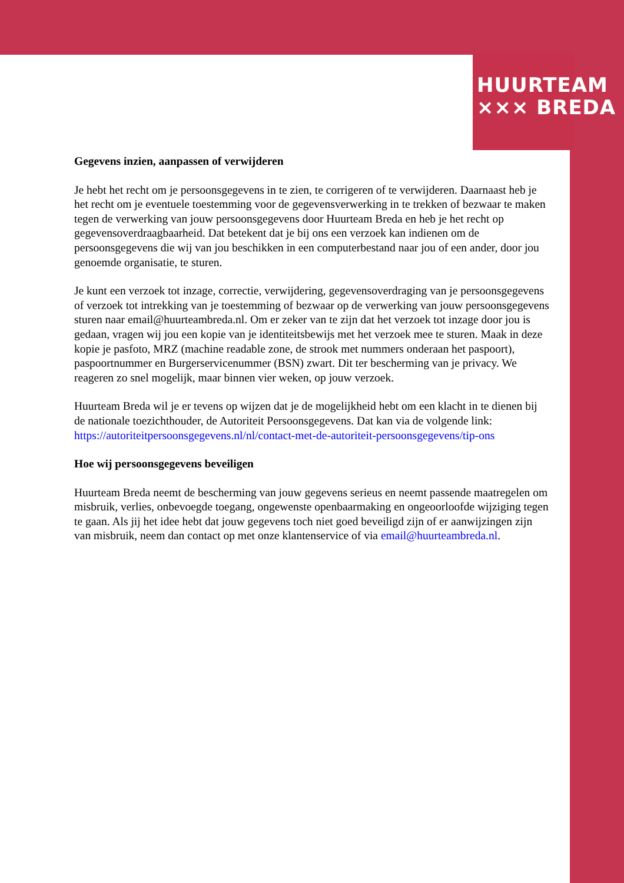HUURTEAM
××× BREDA
Gegevens inzien, aanpassen of verwijderen
Je hebt het recht om je persoonsgegevens in te zien, te corrigeren of te verwijderen. Daarnaast heb je het recht om je eventuele toestemming voor de gegevensverwerking in te trekken of bezwaar te maken tegen de verwerking van jouw persoonsgegevens door Huurteam Breda en heb je het recht op gegevensoverdraagbaarheid. Dat betekent dat je bij ons een verzoek kan indienen om de persoonsgegevens die wij van jou beschikken in een computerbestand naar jou of een ander, door jou genoemde organisatie, te sturen.
Je kunt een verzoek tot inzage, correctie, verwijdering, gegevensoverdraging van je persoonsgegevens of verzoek tot intrekking van je toestemming of bezwaar op de verwerking van jouw persoonsgegevens sturen naar email@huurteambreda.nl. Om er zeker van te zijn dat het verzoek tot inzage door jou is gedaan, vragen wij jou een kopie van je identiteitsbewijs met het verzoek mee te sturen. Maak in deze kopie je pasfoto, MRZ (machine readable zone, de strook met nummers onderaan het paspoort), paspoortnummer en Burgerservicenummer (BSN) zwart. Dit ter bescherming van je privacy. We reageren zo snel mogelijk, maar binnen vier weken, op jouw verzoek.
Huurteam Breda wil je er tevens op wijzen dat je de mogelijkheid hebt om een klacht in te dienen bij de nationale toezichthouder, de Autoriteit Persoonsgegevens. Dat kan via de volgende link: https://autoriteitpersoonsgegevens.nl/nl/contact-met-de-autoriteit-persoonsgegevens/tip-ons
Hoe wij persoonsgegevens beveiligen
Huurteam Breda neemt de bescherming van jouw gegevens serieus en neemt passende maatregelen om misbruik, verlies, onbevoegde toegang, ongewenste openbaarmaking en ongeoorloofde wijziging tegen te gaan. Als jij het idee hebt dat jouw gegevens toch niet goed beveiligd zijn of er aanwijzingen zijn van misbruik, neem dan contact op met onze klantenservice of via email@huurteambreda.nl.